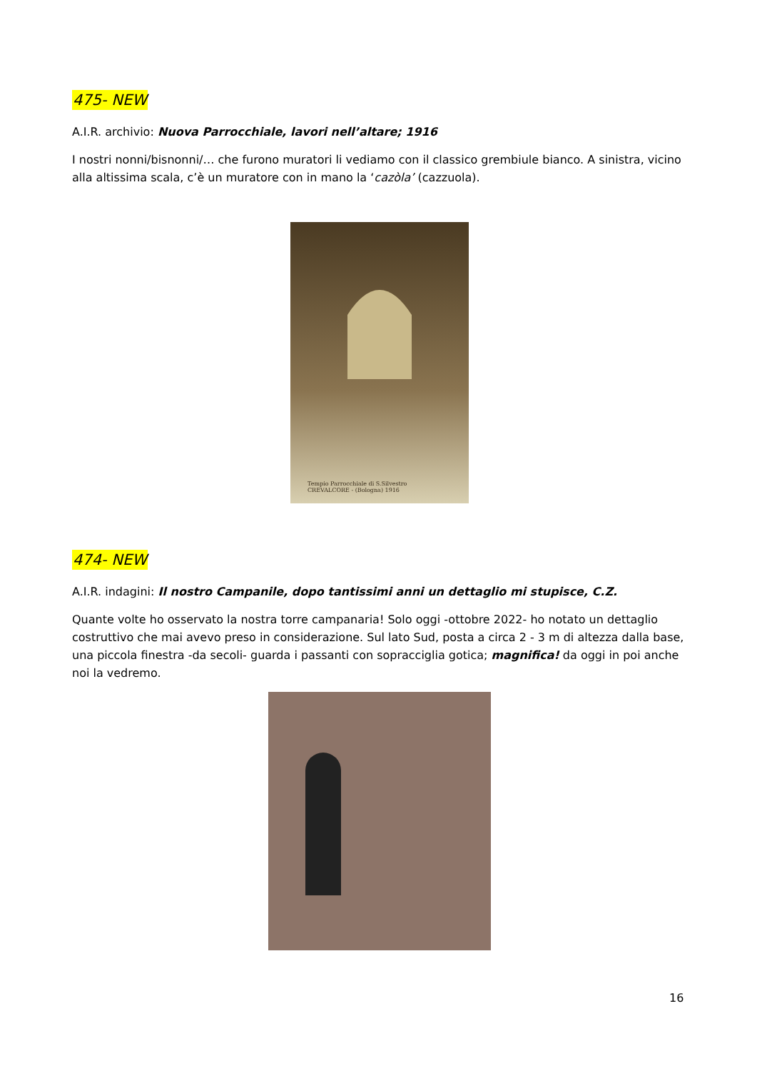475- NEW
A.I.R. archivio: Nuova Parrocchiale, lavori nell’altare; 1916
I nostri nonni/bisnonni/… che furono muratori li vediamo con il classico grembiule bianco. A sinistra, vicino alla altissima scala, c’è un muratore con in mano la ‘cazòla’ (cazzuola).
Tempio Parrocchiale di S.Silvestro
CREVALCORE - (Bologna) 1916
474- NEW
A.I.R. indagini: Il nostro Campanile, dopo tantissimi anni un dettaglio mi stupisce, C.Z.
Quante volte ho osservato la nostra torre campanaria! Solo oggi -ottobre 2022- ho notato un dettaglio costruttivo che mai avevo preso in considerazione. Sul lato Sud, posta a circa 2 - 3 m di altezza dalla base, una piccola finestra -da secoli- guarda i passanti con sopracciglia gotica; magnifica! da oggi in poi anche noi la vedremo.
16